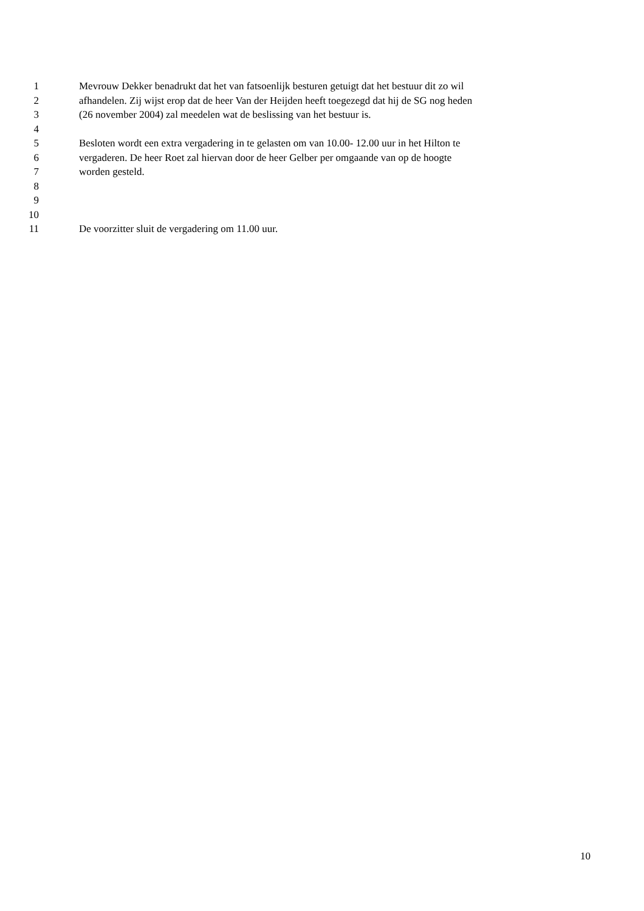1 Mevrouw Dekker benadrukt dat het van fatsoenlijk besturen getuigt dat het bestuur dit zo wil
2 afhandelen. Zij wijst erop dat de heer Van der Heijden heeft toegezegd dat hij de SG nog heden
3 (26 november 2004) zal meedelen wat de beslissing van het bestuur is.
4
5 Besloten wordt een extra vergadering in te gelasten om van 10.00- 12.00 uur in het Hilton te
6 vergaderen. De heer Roet zal hiervan door de heer Gelber per omgaande van op de hoogte
7 worden gesteld.
8
9
10
11 De voorzitter sluit de vergadering om 11.00 uur.
10